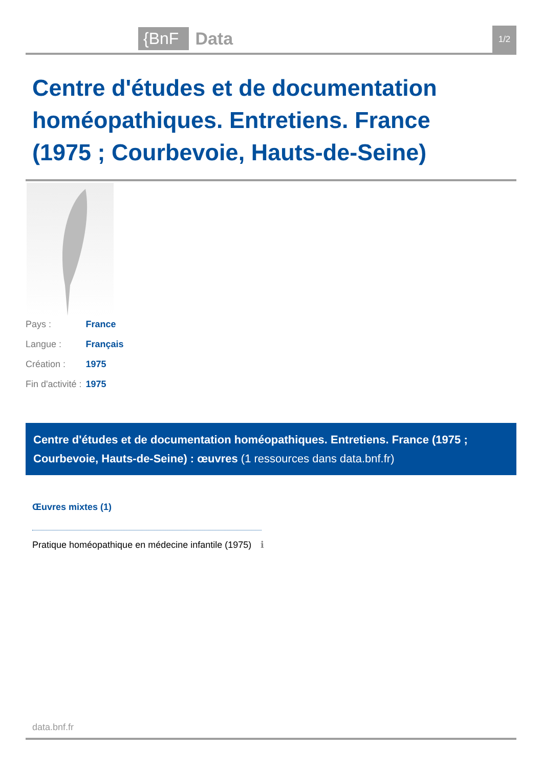{BnF Data 1/2
Centre d'études et de documentation homéopathiques. Entretiens. France (1975 ; Courbevoie, Hauts-de-Seine)
| Pays : | France |
| Langue : | Français |
| Création : | 1975 |
| Fin d'activité : | 1975 |
Centre d'études et de documentation homéopathiques. Entretiens. France (1975 ; Courbevoie, Hauts-de-Seine) : œuvres (1 ressources dans data.bnf.fr)
Œuvres mixtes (1)
Pratique homéopathique en médecine infantile (1975) ℹ
data.bnf.fr